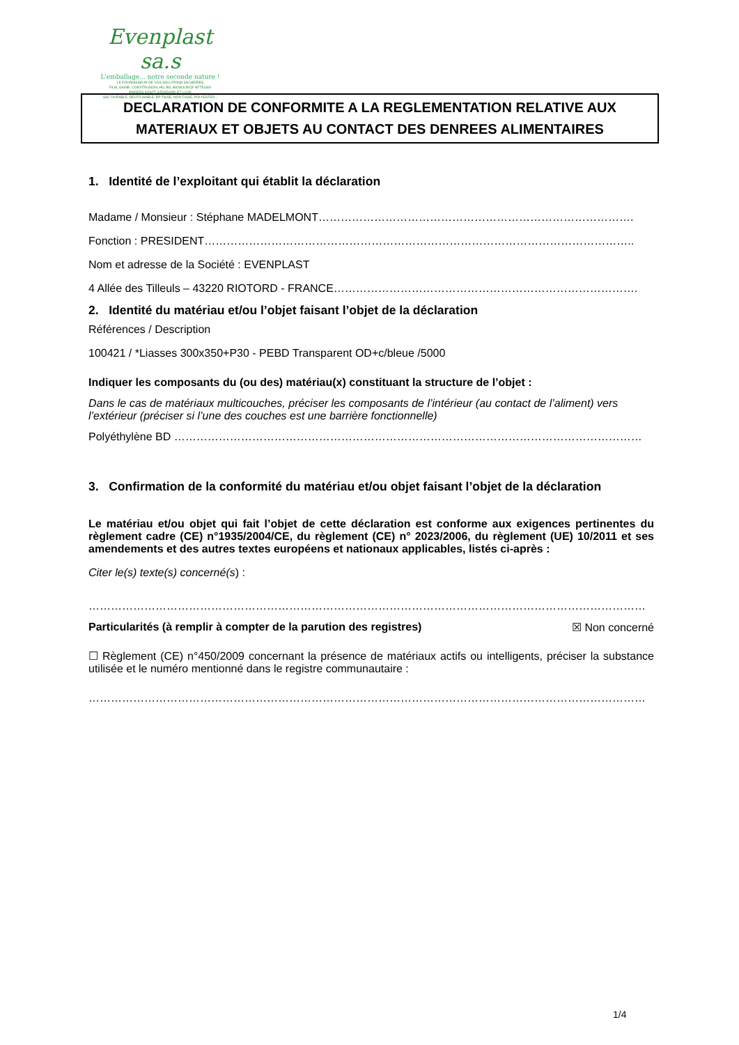Evenplast sa.s
L'emballage... notre seconde nature !
LE FOURNISSEUR DE VOS SOLUTIONS SACHERIES
FILM, GAINE, COEXTRUSION, HD, BD, BIOSOURCE NFT51800
PAPIERS KRAFT STANDARD ET LUXE
SAC DURABLE, REUTILISABLE, PP TISSE, NON TISSE, POLYESTER...
DECLARATION DE CONFORMITE A LA REGLEMENTATION RELATIVE AUX
MATERIAUX ET OBJETS AU CONTACT DES DENREES ALIMENTAIRES
1. Identité de l’exploitant qui établit la déclaration
Madame / Monsieur : Stéphane MADELMONT………………………………………………………………………….
Fonction : PRESIDENT……………………………………………………………………………………………………..
Nom et adresse de la Société : EVENPLAST
4 Allée des Tilleuls – 43220 RIOTORD - FRANCE……………………………………………………………………….
2. Identité du matériau et/ou l’objet faisant l’objet de la déclaration
Références / Description
100421 / *Liasses 300x350+P30 - PEBD Transparent OD+c/bleue /5000
Indiquer les composants du (ou des) matériau(x) constituant la structure de l’objet :
Dans le cas de matériaux multicouches, préciser les composants de l’intérieur (au contact de l’aliment) vers l’extérieur (préciser si l’une des couches est une barrière fonctionnelle)
Polyéthylène BD ………………………………………………………………………………………………………………
3. Confirmation de la conformité du matériau et/ou objet faisant l’objet de la déclaration
Le matériau et/ou objet qui fait l’objet de cette déclaration est conforme aux exigences pertinentes du règlement cadre (CE) n°1935/2004/CE, du règlement (CE) n° 2023/2006, du règlement (UE) 10/2011 et ses amendements et des autres textes européens et nationaux applicables, listés ci-après :
Citer le(s) texte(s) concerné(s) :
……………………………………………………………………………………………………………………………………
Particularités (à remplir à compter de la parution des registres) ☒ Non concerné
☐ Règlement (CE) n°450/2009 concernant la présence de matériaux actifs ou intelligents, préciser la substance utilisée et le numéro mentionné dans le registre communautaire :
……………………………………………………………………………………………………………………………………
1/4